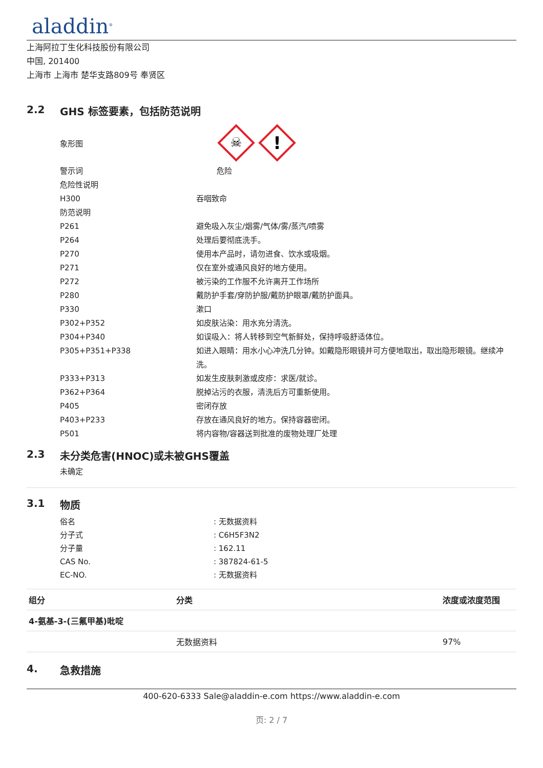aladdin<sup>®</sup>
上海阿拉丁生化科技股份有限公司
中国, 201400
上海市 上海市 楚华支路809号 奉贤区
2.2 GHS 标签要素，包括防范说明
象形图
☠
!
警示词
危险
危险性说明
H300
吞咽致命
防范说明
P261
避免吸入灰尘/烟雾/气体/雾/蒸汽/喷雾
P264
处理后要彻底洗手。
P270
使用本产品时，请勿进食、饮水或吸烟。
P271
仅在室外或通风良好的地方使用。
P272
被污染的工作服不允许离开工作场所
P280
戴防护手套/穿防护服/戴防护眼罩/戴防护面具。
P330
漱口
P302+P352
如皮肤沾染：用水充分清洗。
P304+P340
如误吸入：将人转移到空气新鲜处，保持呼吸舒适体位。
P305+P351+P338
如进入眼睛：用水小心冲洗几分钟。如戴隐形眼镜并可方便地取出，取出隐形眼镜。继续冲洗。
P333+P313
如发生皮肤刺激或皮疹：求医/就诊。
P362+P364
脱掉沾污的衣服，清洗后方可重新使用。
P405
密闭存放
P403+P233
存放在通风良好的地方。保持容器密闭。
P501
将内容物/容器送到批准的废物处理厂处理
2.3 未分类危害(HNOC)或未被GHS覆盖
未确定
3.1 物质
俗名
: 无数据资料
分子式
: C6H5F3N2
分子量
: 162.11
CAS No.
: 387824-61-5
EC-NO.
: 无数据资料
| 组分 | 分类 | 浓度或浓度范围 |
| --- | --- | --- |
| 4-氨基-3-(三氟甲基)吡啶 | | |
| | 无数据资料 | 97% |
4. 急救措施
400-620-6333 Sale@aladdin-e.com https://www.aladdin-e.com
页: 2 / 7